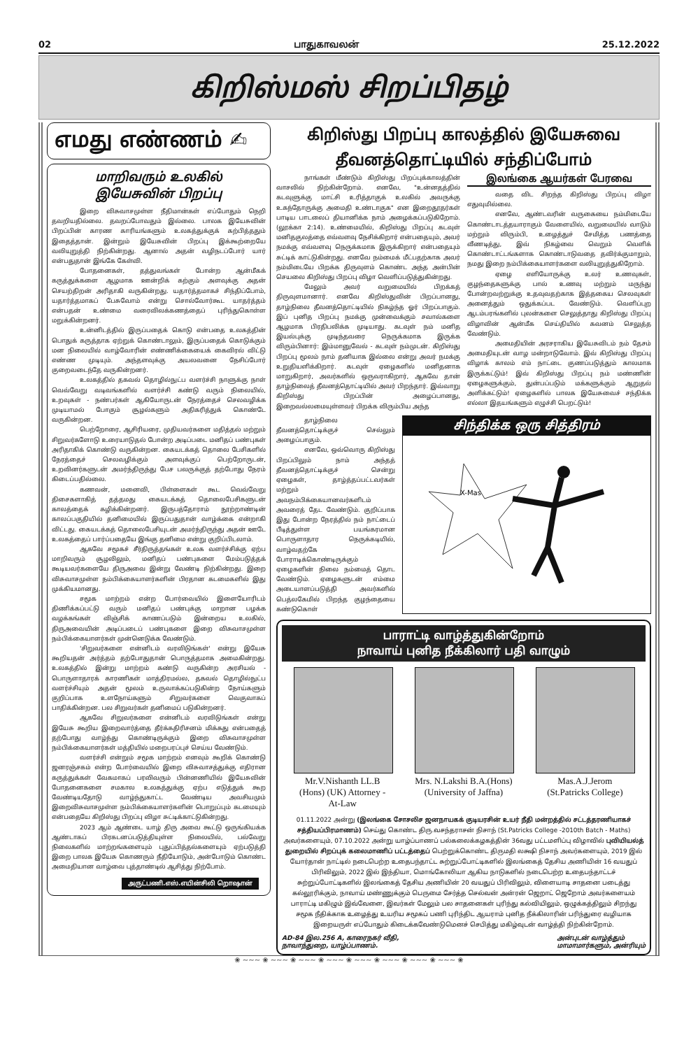02 பாதுகாவலன் 25.12.2022
கிறிஸ்மஸ் சிறப்பிதழ்
எமது எண்ணம் ✍
மாறிவரும் உலகில்
இயேசுவின் பிறப்பு
இறை விசுவாசமுள்ள நீதிமான்கள் எப்போதும் நெறி தவறியதில்லை. தவறப்போவதும் இல்லை. பாலக இயேசுவின் பிறப்பின் காரண காரியங்களும் உலகத்துக்குக் கற்பித்ததும் இதைத்தான். இன்றும் இயேசுவின் பிறப்பு இக்கூற்றையே வலியுறுத்தி நிற்கின்றது. ஆனால் அதன் வழிநடப்போர் யார் என்பதுதான் இங்கே கேள்வி.
போதனைகள், தத்துவங்கள் போன்ற ஆன்மீகக் கருத்துக்களை ஆழமாக ஊன்றிக் கற்கும் அளவுக்கு அதன் செயற்திறன் அரிதாகி வருகின்றது. யதார்த்தமாகச் சிந்திப்போம், யதார்த்தமாகப் பேசுவோம் என்று சொல்வோர்கூட யாதர்த்தம் என்பதன் உண்மை வரைவிலக்கணத்தைப் புரிந்துகொள்ள மறுக்கின்றனர்.
உன்னிடத்தில் இருப்பதைக் கொடு என்பதை உலகத்தின் பொதுக் கருத்தாக ஏற்றுக் கொண்டாலும், இருப்பதைக் கொடுக்கும் மன நிலையில் வாழ்வோரின் எண்ணிக்கையைக் கைவிரல் விட்டு எண்ண முடியும். அந்தளவுக்கு அயலவனை நேசிப்போர் குறைவடைந்தே வருகின்றனர்.
உலகத்தில் தகவல் தொழில்நுட்ப வளர்ச்சி நாளுக்கு நாள் வெவ்வேறு வடிவங்களில் வளர்ச்சி கண்டு வரும் நிலையில், உறவுகள் - நண்பர்கள் ஆகியோருடன் நேரத்தைச் செலவழிக்க முடியாமல் போகும் சூழல்களும் அதிகரித்துக் கொண்டே வருகின்றன.
பெற்றோரை, ஆசிரியரை, முதியவர்களை மதித்தல் மற்றும் சிறுவர்களோடு உரையாடுதல் போன்ற அடிப்படை மனிதப் பண்புகள் அரிதாகிக் கொண்டு வருகின்றன. கையடக்கத் தொலை பேசிகளில் நேரத்தைச் செலவழிக்கும் அளவுக்குப் பெற்றோருடன், உறவினர்களுடன் அமர்ந்திருந்து பேச பலருக்குத் தற்போது நேரம் கிடைப்பதில்லை.
கணவன், மனைவி, பிள்ளைகள் கூட வெவ்வேறு திசைகளாகித் தத்தமது கையடக்கத் தொலைபேசிகளுடன் காலத்தைக் கழிக்கின்றனர். இருபத்தோராம் நூற்றாண்டின் காலப்பகுதியில் தனிமையில் இருப்பதுதான் வாழ்க்கை என்றாகி விட்டது. கையடக்கத் தொலைபேசியுடன் அமர்ந்திருந்து அதன் ஊடே உலகத்தைப் பார்ப்பதையே இங்கு தனிமை என்று குறிப்பிடலாம்.
ஆகவே சமூகச் சீர்திருத்தங்கள் உலக வளர்ச்சிக்கு ஏற்ப மாறிவரும் சூழலிலும், மனிதப் பண்புகளை மேம்படுத்தக் கூடியவர்களையே திருஅவை இன்று வேண்டி நிற்கின்றது. இறை விசுவாசமுள்ள நம்பிக்கையாளர்களின் பிரதான கடமைகளில் இது முக்கியமானது.
சமூக மாற்றம் என்ற போர்வையில் இளையோரிடம் திணிக்கப்பட்டு வரும் மனிதப் பண்புக்கு மாறான பழக்க வழக்கங்கள் விஞ்சிக் காணப்படும் இன்றைய உலகில், திருஅவையின் அடிப்படைப் பண்புகளை இறை விசுவாசமுள்ள நம்பிக்கையாளர்கள் முன்னெடுக்க வேண்டும்.
'சிறுவர்களை என்னிடம் வரவிடுங்கள்' என்று இயேசு கூறியதன் அர்த்தம் தற்போதுதான் பொருத்தமாக அமைகின்றது. உலகத்தில் இன்று மாற்றம் கண்டு வருகின்ற அரசியல் - பொருளாதாரக் காரணிகள் மாத்திரமல்ல, தகவல் தொழில்நுட்ப வளர்ச்சியும் அதன் மூலம் உருவாக்கப்படுகின்ற நோய்களும் குறிப்பாக உளநோய்களும் சிறுவர்களை வெகுவாகப் பாதிக்கின்றன. பல சிறுவர்கள் தனிமைப் படுகின்றனர்.
ஆகவே சிறுவர்களை என்னிடம் வரவிடுங்கள் என்று இயேசு கூறிய இறைவார்த்தை தீர்க்கதிரிசனம் மிக்கது என்பதைத் தற்போது வாழ்ந்து கொண்டிருக்கும் இறை விசுவாசமுள்ள நம்பிக்கையாளர்கள் மத்தியில் மறைபரப்புச் செய்ய வேண்டும்.
வளர்ச்சி என்றும் சமூக மாற்றம் எனவும் கூறிக் கொண்டு ஜனரஞ்சகம் என்ற போர்வையில் இறை விசுவாசத்துக்கு எதிரான கருத்துக்கள் வேகமாகப் பரவிவரும் பின்னணியில் இயேசுவின் போதனைகளை சமகால உலகத்துக்கு ஏற்ப எடுத்துக் கூற வேண்டியதோடு வாழ்ந்துகாட்ட வேண்டிய அவசியமும் இறைவிசுவாசமுள்ள நம்பிக்கையாளர்களின் பொறுப்பும் கடமையும் என்பதையே கிறிஸ்து பிறப்பு விழா சுட்டிக்காட்டுகின்றது.
2023 ஆம் ஆண்டை யாழ் திரு அவை கூட்டு ஒருங்கியக்க ஆண்டாகப் பிரகடனப்படுத்தியுள்ள நிலையில், பல்வேறு நிலைகளில் மாற்றங்களையும் புதுப்பித்தல்களையும் ஏற்படுத்தி இறை பாலக இயேசு கொணரும் நீதியோடும், அன்போடும் கொண்ட அமைதியான வாழ்வை புத்தாண்டில் ஆசித்து நிற்போம்.
அருட்பணி.எஸ்.எயின்சிலி றொஷான்
கிறிஸ்து பிறப்பு காலத்தில் இயேசுவை
தீவனத்தொட்டியில் சந்திப்போம்
நாங்கள் மீண்டும் கிறிஸ்து பிறப்புக்காலத்தின் வாசலில் நிற்கின்றோம். எனவே, "உன்னதத்தில் கடவுளுக்கு மாட்சி உரித்தாகுக் உலகில் அவருக்கு உகந்தோருக்கு அமைதி உண்டாகுக" என இறைதூதர்கள் பாடிய பாடலைப் தியானிக்க நாம் அழைக்கப்படுகிறோம். (லூக்கா 2:14). உண்மையில், கிறிஸ்து பிறப்பு கடவுள் மனிதகுலத்தை எவ்வளவு நேசிக்கிறார் என்பதையும், அவர் நமக்கு எவ்வளவு நெருக்கமாக இருக்கிறார் என்பதையும் சுட்டிக் காட்டுகின்றது. எனவே நம்மைக் மீட்பதற்காக அவர் நம்மிடையே பிறக்க திருவுளம் கொண்ட அந்த அன்பின் செயலை கிறிஸ்து பிறப்பு விழா வெளிப்படுத்துகின்றது.
மேலும் அவர் வறுமையில் பிறக்கத் திருவுளமானார். எனவே கிறிஸ்துவின் பிறப்பானது, தாழ்நிலை தீவனத்தொட்டியில் நிகழ்ந்த ஓர் பிறப்பாகும். இப் புனித பிறப்பு நமக்கு முன்வைக்கும் சவால்களை ஆழமாக பிரதிபலிக்க முடியாது. கடவுள் நம் மனித இயல்புக்கு முடிந்தவரை நெருக்கமாக இருக்க விரும்பினார்: இம்மானுவேல் - கடவுள் நம்முடன். கிறிஸ்து பிறப்பு மூலம் நாம் தனியாக இல்லை என்று அவர் நமக்கு உறுதியளிக்கிறார். கடவுள் ஏழைகளில் மனிதனாக மாறுகிறார், அவர்களில் ஒருவராகிறார், ஆகவே தான் தாழ்நிலைத் தீவனத்தொட்டியில் அவர் பிறந்தார். இவ்வாறு கிறிஸ்து பிறப்பின் அழைப்பானது, இறைவல்லமையுள்ளவர் பிறக்க விரும்பிய அந்த
இலங்கை ஆயர்கள் பேரவை
வதை விட சிறந்த கிறிஸ்து பிறப்பு விழா எதுவுமில்லை.
எனவே, ஆண்டவரின் வருகையை நம்மிடையே கொண்டாடத்தயாராகும் வேளையில், வறுமையில் வாடும் மற்றும் விரும்பி, உழைத்துச் சேமித்த பணத்தை வீணடித்து, இவ் நிகழ்வை வெறும் வெளிக் கொண்டாட்டங்களாக கொண்டாடுவதை தவிர்க்குமாறும், நமது இறை நம்பிக்கையாளர்களை வலியுறுத்துகிறோம்.
ஏழை எளியோருக்கு உலர் உணவுகள், குழந்தைகளுக்கு பால் உணவு மற்றும் மருந்து போன்றவற்றுக்கு உதவுவதற்காக இத்தகைய செலவுகள் அனைத்தும் ஒதுக்கப்பட வேண்டும். வெளிப்புற ஆடம்பரங்களில் புலன்களை செலுத்தாது கிறிஸ்து பிறப்பு விழாவின் ஆன்மீக செய்தியில் கவனம் செலுத்த வேண்டும்.
அமைதியின் அரசராகிய இயேசுவிடம் நம் தேசம் அமைதியுடன் வாழ மன்றாடுவோம். இவ் கிறிஸ்து பிறப்பு விழாக் காலம் எம் நாட்டை குணப்படுத்தும் காலமாக இருக்கட்டும்! இவ் கிறிஸ்து பிறப்பு நம் மண்ணின் ஏழைகளுக்கும், துன்பப்படும் மக்களுக்கும் ஆறுதல் அளிக்கட்டும்! ஏழைகளில் பாலக இயேசுவைச் சந்திக்க எல்லா இதயங்களும் எழுச்சி பெறட்டும்!
தாழ்நிலை தீவனத்தொட்டிக்குச் செல்லும் அழைப்பாகும்.
எனவே, ஒவ்வொரு கிறிஸ்து பிறப்பிலும் நாம் அந்தத் தீவனத்தொட்டிக்குச் சென்று ஏழைகள், தாழ்த்தப்பட்டவர்கள் மற்றும் அவநம்பிக்கையானவர்களிடம் அவரைத் தேட வேண்டும். குறிப்பாக இது போன்ற நேரத்தில் நம் நாட்டைப் பீடித்துள்ள பயங்கரமான பொருளாதார நெருக்கடியில், வாழ்வதற்கே போராடிக்கொண்டிருக்கும் ஏழைகளின் நிலை நம்மைத் தொட வேண்டும். ஏழைகளுடன் எம்மை அடையாளப்படுத்தி அவர்களில் பெத்லகேமில் பிறந்த குழந்தையை கண்டுகொள்
சிந்திக்க ஒரு சித்திரம்
X-Mas
பாராட்டி வாழ்த்துகின்றோம்
நாவாய் புனித நீக்கிலார் பதி வாழும்
Mr.V.Nishanth LL.B (Hons) (UK) Attorney -At-Law
Mrs. N.Lakshi B.A.(Hons) (University of Jaffna)
Mas.A.J.Jerom (St.Patricks College)
01.11.2022 அன்று (இலங்கை சோசலிச ஜனநாயகக் குடியரசின் உயர் நீதி மன்றத்தில் சட்டத்தரணியாகச் சத்தியப்பிரமாணம்) செய்து கொண்ட திரு.வசந்தராசன் நிசாந் (St.Patricks College -2010th Batch - Maths) அவர்களையும், 07.10.2022 அன்று யாழ்ப்பாணப் பல்கலைக்கழகத்தின் 36வது பட்டமளிப்பு விழாவில் புவியியல்த் துறையில் சிறப்புக் கலைமாணிப் பட்டத்தைப் பெற்றுக்கொண்ட திருமதி லக்ஷி நிசாந் அவர்களையும், 2019 இல் யோர்தான் நாட்டில் நடைபெற்ற உதைபந்தாட்ட சுற்றுப்போட்டிகளில் இலங்கைத் தேசிய அணியின் 16 வயதுப் பிரிவிலும், 2022 இல் இந்தியா, மொங்கோலியா ஆகிய நாடுகளில் நடைபெற்ற உதைபந்தாட்டச் சுற்றுப்போட்டிகளில் இலங்கைத் தேசிய அணியின் 20 வயதுப் பிரிவிலும், விளையாடி சாதனை படைத்து கல்லூரிக்கும், நாவாய் மண்ணுக்கும் பெருமை சேர்த்த செல்வன் அன்ரன் ஜெறாட் ஜெறோம் அவர்களையம் பாராட்டி மகிழும் இவ்வேளை, இவர்கள் மேலும் பல சாதனைகள் புரிந்து கல்வியிலும், ஒழுக்கத்திலும் சிறந்து சமூக நீதிக்காக உழைத்து உயரிய சமூகப் பணி புரிந்திட ஆயராம் புனித நீக்கிலாரின் பரிந்துரை வழியாக இறையருள் எப்போதும் கிடைக்கவேண்டுமெனச் செபித்து மகிழ்வுடன் வாழ்த்தி நிற்கின்றோம்.
AD-84 இல.256 A, காரைநகர் வீதி,
நாவாந்துறை, யாழ்ப்பாணம். அன்புடன் வாழ்த்தும்
மாமாமார்களும், அன்ரியும்
❀ ~~~ ❀ ~~~ ❀ ~~~ ❀ ~~~ ❀ ~~~ ❀ ~~~ ❀ ~~~ ❀ ~~~ ❀